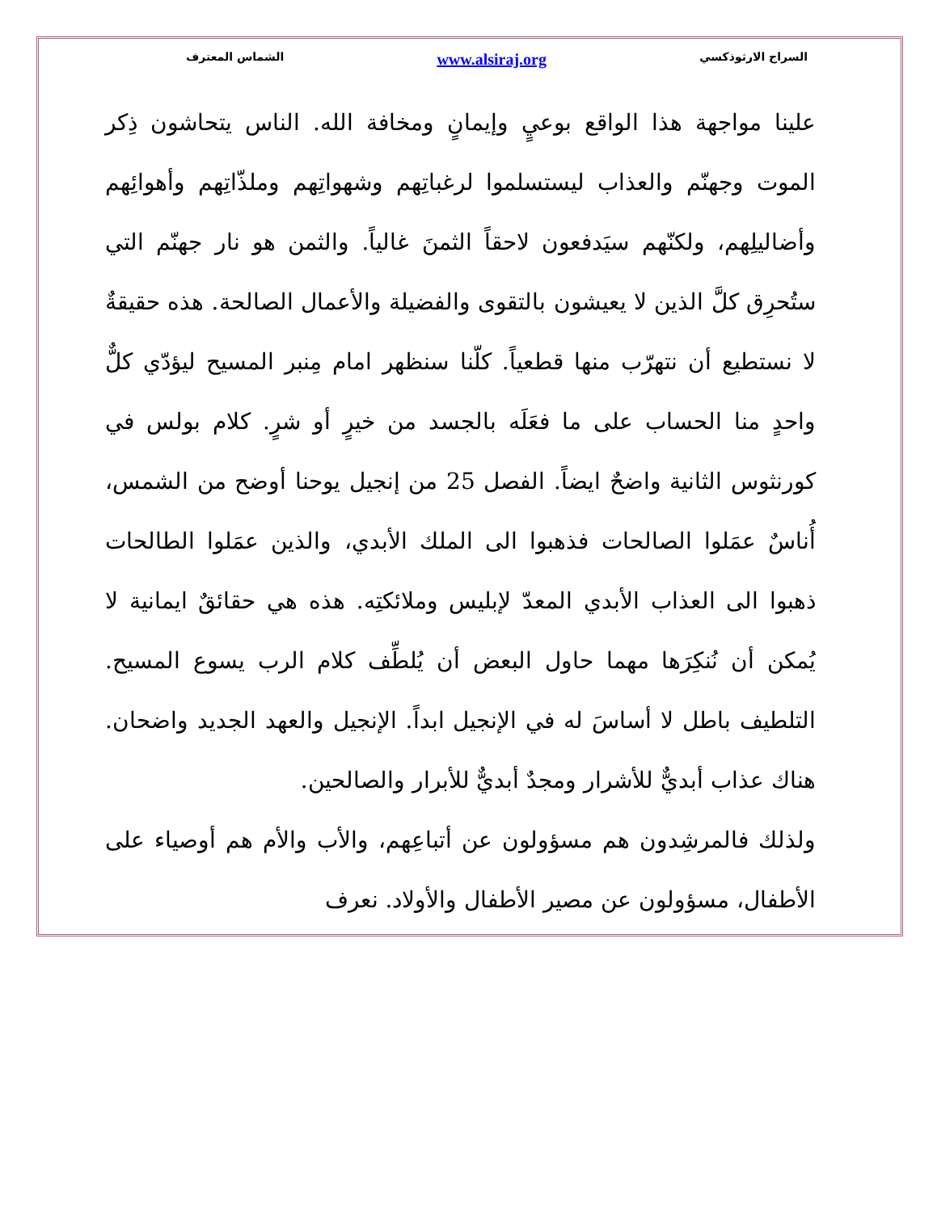السراج الارثوذكسي www.alsiraj.org الشماس المعترف
علينا مواجهة هذا الواقع بوعيٍ وإيمانٍ ومخافة الله. الناس يتحاشون ذِكر الموت وجهنّم والعذاب ليستسلموا لرغباتِهم وشهواتِهم وملذّاتِهم وأهوائِهم وأضاليلِهم، ولكنّهم سيَدفعون لاحقاً الثمنَ غالياً. والثمن هو نار جهنّم التي ستُحرِق كلَّ الذين لا يعيشون بالتقوى والفضيلة والأعمال الصالحة. هذه حقيقةٌ لا نستطيع أن نتهرّب منها قطعياً. كلّنا سنظهر امام مِنبر المسيح ليؤدّي كلٌّ واحدٍ منا الحساب على ما فعَلَه بالجسد من خيرٍ أو شرٍ. كلام بولس في كورنثوس الثانية واضحٌ ايضاً. الفصل 25 من إنجيل يوحنا أوضح من الشمس، أُناسٌ عمَلوا الصالحات فذهبوا الى الملك الأبدي، والذين عمَلوا الطالحات ذهبوا الى العذاب الأبدي المعدّ لإبليس وملائكتِه. هذه هي حقائقٌ ايمانية لا يُمكن أن نُنكِرَها مهما حاول البعض أن يُلطِّف كلام الرب يسوع المسيح. التلطيف باطل لا أساسَ له في الإنجيل ابداً. الإنجيل والعهد الجديد واضحان. هناك عذاب أبديٌّ للأشرار ومجدٌ أبديٌّ للأبرار والصالحين.
ولذلك فالمرشِدون هم مسؤولون عن أتباعِهم، والأب والأم هم أوصياء على الأطفال، مسؤولون عن مصير الأطفال والأولاد. نعرف